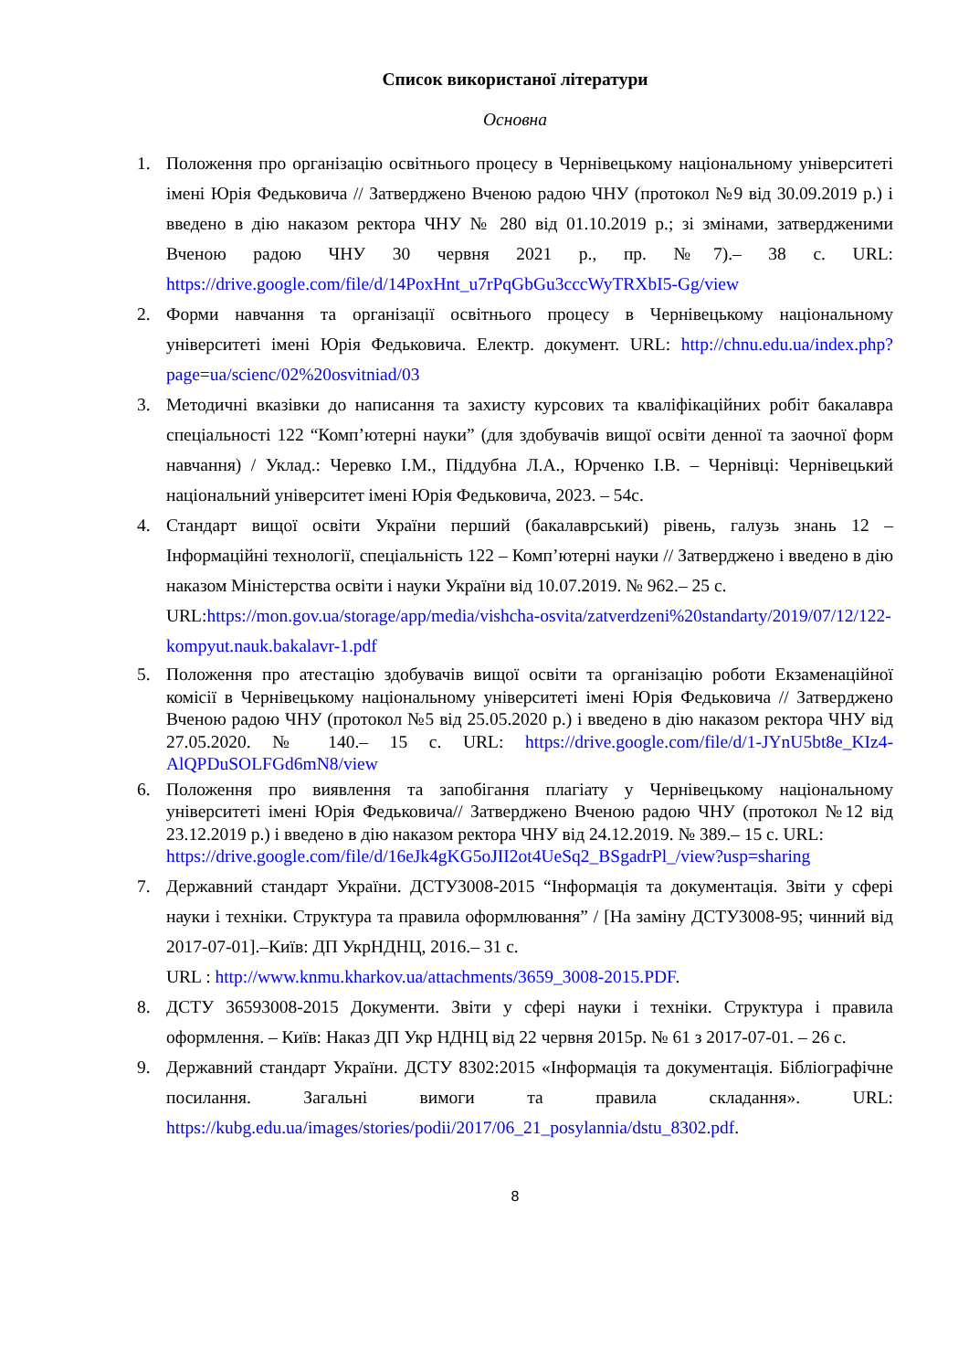Список використаної літератури
Основна
1. Положення про організацію освітнього процесу в Чернівецькому національному університеті імені Юрія Федьковича // Затверджено Вченою радою ЧНУ (протокол №9 від 30.09.2019 р.) і введено в дію наказом ректора ЧНУ № 280 від 01.10.2019 р.; зі змінами, затвердженими Вченою радою ЧНУ 30 червня 2021 р., пр. №7).– 38 с. URL: https://drive.google.com/file/d/14PoxHnt_u7rPqGbGu3cccWyTRXbI5-Gg/view
2. Форми навчання та організації освітнього процесу в Чернівецькому національному університеті імені Юрія Федьковича. Електр. документ. URL: http://chnu.edu.ua/index.php?page=ua/scienc/02%20osvitniad/03
3. Методичні вказівки до написання та захисту курсових та кваліфікаційних робіт бакалавра спеціальності 122 “Комп’ютерні науки” (для здобувачів вищої освіти денної та заочної форм навчання) / Уклад.: Черевко І.М., Піддубна Л.А., Юрченко І.В. – Чернівці: Чернівецький національний університет імені Юрія Федьковича, 2023. – 54с.
4. Стандарт вищої освіти України перший (бакалаврський) рівень, галузь знань 12 – Інформаційні технології, спеціальність 122 – Комп’ютерні науки // Затверджено і введено в дію наказом Міністерства освіти і науки України від 10.07.2019. № 962.– 25 с.
URL:https://mon.gov.ua/storage/app/media/vishcha-osvita/zatverdzeni%20standarty/2019/07/12/122-kompyut.nauk.bakalavr-1.pdf
5. Положення про атестацію здобувачів вищої освіти та організацію роботи Екзаменаційної комісії в Чернівецькому національному університеті імені Юрія Федьковича // Затверджено Вченою радою ЧНУ (протокол №5 від 25.05.2020 р.) і введено в дію наказом ректора ЧНУ від 27.05.2020. № 140.– 15 с. URL: https://drive.google.com/file/d/1-JYnU5bt8e_KIz4-AlQPDuSOLFGd6mN8/view
6. Положення про виявлення та запобігання плагіату у Чернівецькому національному університеті імені Юрія Федьковича// Затверджено Вченою радою ЧНУ (протокол №12 від 23.12.2019 р.) і введено в дію наказом ректора ЧНУ від 24.12.2019. № 389.– 15 с. URL:
https://drive.google.com/file/d/16eJk4gKG5oJII2ot4UeSq2_BSgadrPl_/view?usp=sharing
7. Державний стандарт України. ДСТУ3008-2015 “Інформація та документація. Звіти у сфері науки і техніки. Структура та правила оформлювання” / [На заміну ДСТУ3008-95; чинний від 2017-07-01].–Київ: ДП УкрНДНЦ, 2016.– 31 с.
URL : http://www.knmu.kharkov.ua/attachments/3659_3008-2015.PDF.
8. ДСТУ 36593008-2015 Документи. Звіти у сфері науки і техніки. Структура і правила оформлення. – Київ: Наказ ДП Укр НДНЦ від 22 червня 2015р. № 61 з 2017-07-01. – 26 с.
9. Державний стандарт України. ДСТУ 8302:2015 «Інформація та документація. Бібліографічне посилання. Загальні вимоги та правила складання». URL: https://kubg.edu.ua/images/stories/podii/2017/06_21_posylannia/dstu_8302.pdf.
8